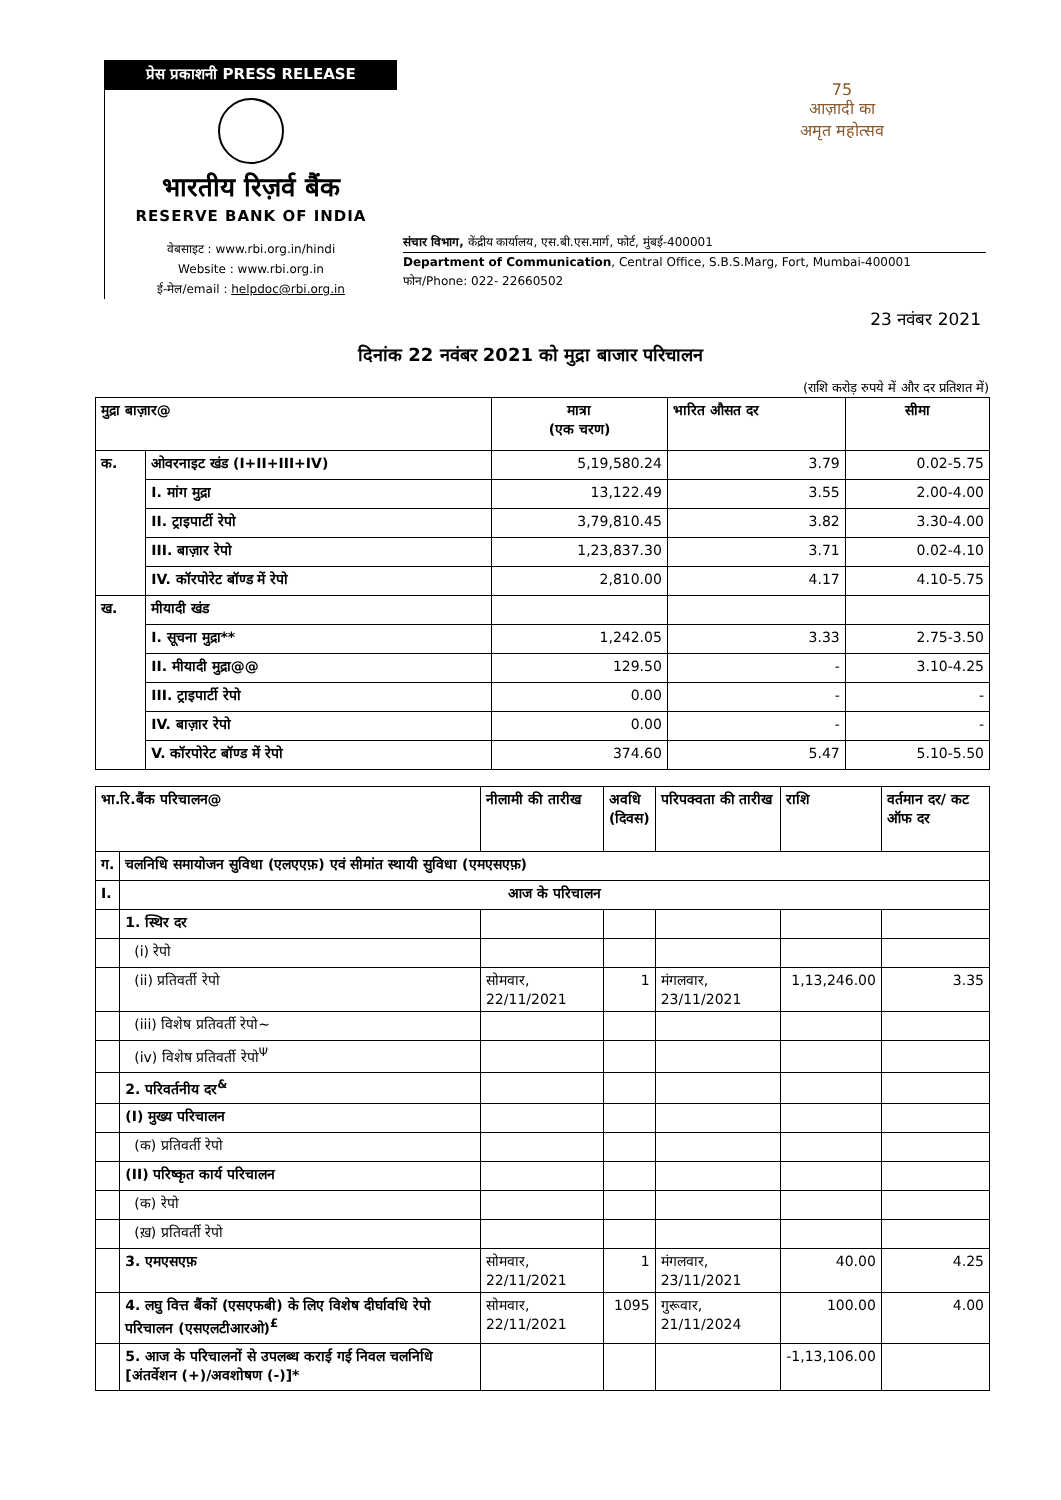प्रेस प्रकाशनी PRESS RELEASE
भारतीय रिज़र्व बैंक
RESERVE BANK OF INDIA
वेबसाइट : www.rbi.org.in/hindi
Website : www.rbi.org.in
ई-मेल/email : helpdoc@rbi.org.in
संचार विभाग, केंद्रीय कार्यालय, एस.बी.एस.मार्ग, फोर्ट, मुंबई-400001
Department of Communication, Central Office, S.B.S.Marg, Fort, Mumbai-400001
फोन/Phone: 022- 22660502
75
आज़ादी का
अमृत महोत्सव
23 नवंबर 2021
दिनांक 22 नवंबर 2021 को मुद्रा बाजार परिचालन
(राशि करोड़ रुपये में और दर प्रतिशत में)
| मुद्रा बाज़ार@ | | मात्रा (एक चरण) | भारित औसत दर | सीमा |
| --- | --- | --- | --- | --- |
| क. | ओवरनाइट खंड (I+II+III+IV) | 5,19,580.24 | 3.79 | 0.02-5.75 |
| | I. मांग मुद्रा | 13,122.49 | 3.55 | 2.00-4.00 |
| | II. ट्राइपार्टी रेपो | 3,79,810.45 | 3.82 | 3.30-4.00 |
| | III. बाज़ार रेपो | 1,23,837.30 | 3.71 | 0.02-4.10 |
| | IV. कॉरपोरेट बॉण्ड में रेपो | 2,810.00 | 4.17 | 4.10-5.75 |
| ख. | मीयादी खंड | | | |
| | I. सूचना मुद्रा** | 1,242.05 | 3.33 | 2.75-3.50 |
| | II. मीयादी मुद्रा@@ | 129.50 | - | 3.10-4.25 |
| | III. ट्राइपार्टी रेपो | 0.00 | - | - |
| | IV. बाज़ार रेपो | 0.00 | - | - |
| | V. कॉरपोरेट बॉण्ड में रेपो | 374.60 | 5.47 | 5.10-5.50 |
| भा.रि.बैंक परिचालन@ | | नीलामी की तारीख | अवधि (दिवस) | परिपक्वता की तारीख | राशि | वर्तमान दर/ कट ऑफ दर |
| --- | --- | --- | --- | --- | --- | --- |
| ग. | चलनिधि समायोजन सुविधा (एलएएफ़) एवं सीमांत स्थायी सुविधा (एमएसएफ़) | | | | | |
| I. | आज के परिचालन | | | | | |
| | 1. स्थिर दर | | | | | |
| | (i) रेपो | | | | | |
| | (ii) प्रतिवर्ती रेपो | सोमवार, 22/11/2021 | 1 | मंगलवार, 23/11/2021 | 1,13,246.00 | 3.35 |
| | (iii) विशेष प्रतिवर्ती रेपो~ | | | | | |
| | (iv) विशेष प्रतिवर्ती रेपो<sup>Ψ</sup> | | | | | |
| | 2. परिवर्तनीय दर<sup>&</sup> | | | | | |
| | (I) मुख्य परिचालन | | | | | |
| | (क) प्रतिवर्ती रेपो | | | | | |
| | (II) परिष्कृत कार्य परिचालन | | | | | |
| | (क) रेपो | | | | | |
| | (ख़) प्रतिवर्ती रेपो | | | | | |
| | 3. एमएसएफ़ | सोमवार, 22/11/2021 | 1 | मंगलवार, 23/11/2021 | 40.00 | 4.25 |
| | 4. लघु वित्त बैंकों (एसएफबी) के लिए विशेष दीर्घावधि रेपो परिचालन (एसएलटीआरओ)<sup>£</sup> | सोमवार, 22/11/2021 | 1095 | गुरूवार, 21/11/2024 | 100.00 | 4.00 |
| | 5. आज के परिचालनों से उपलब्ध कराई गई निवल चलनिधि [अंतर्वेशन (+)/अवशोषण (-)]* | | | | -1,13,106.00 | |